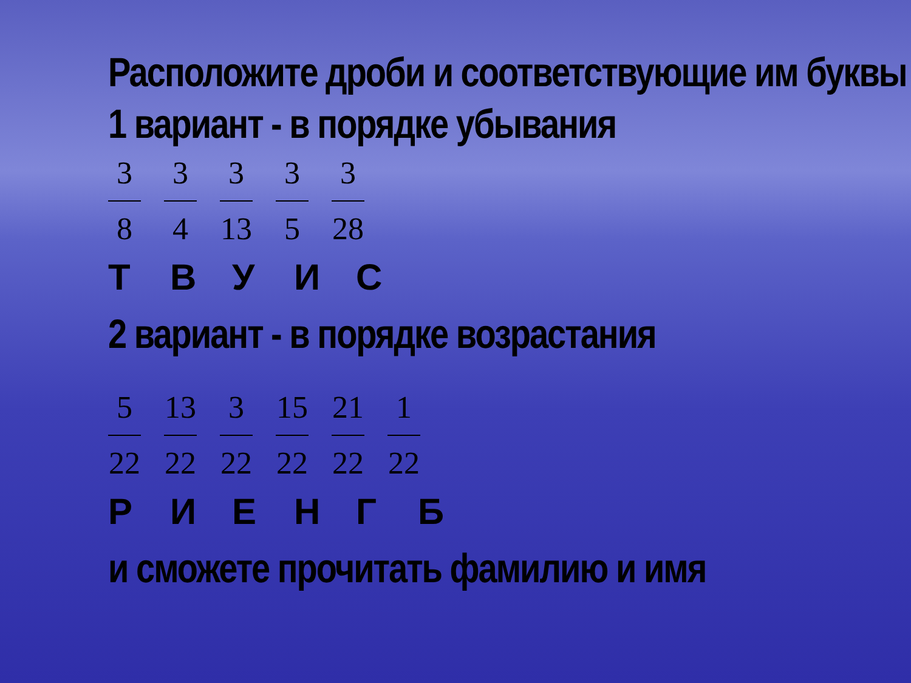Расположите дроби и соответствующие им буквы
1 вариант - в порядке убывания
3
8
3
4
3
13
3
5
3
28
ТВУИС
2 вариант - в порядке возрастания
5
22
13
22
3
22
15
22
21
22
1
22
РИЕНГБ
и сможете прочитать фамилию и имя